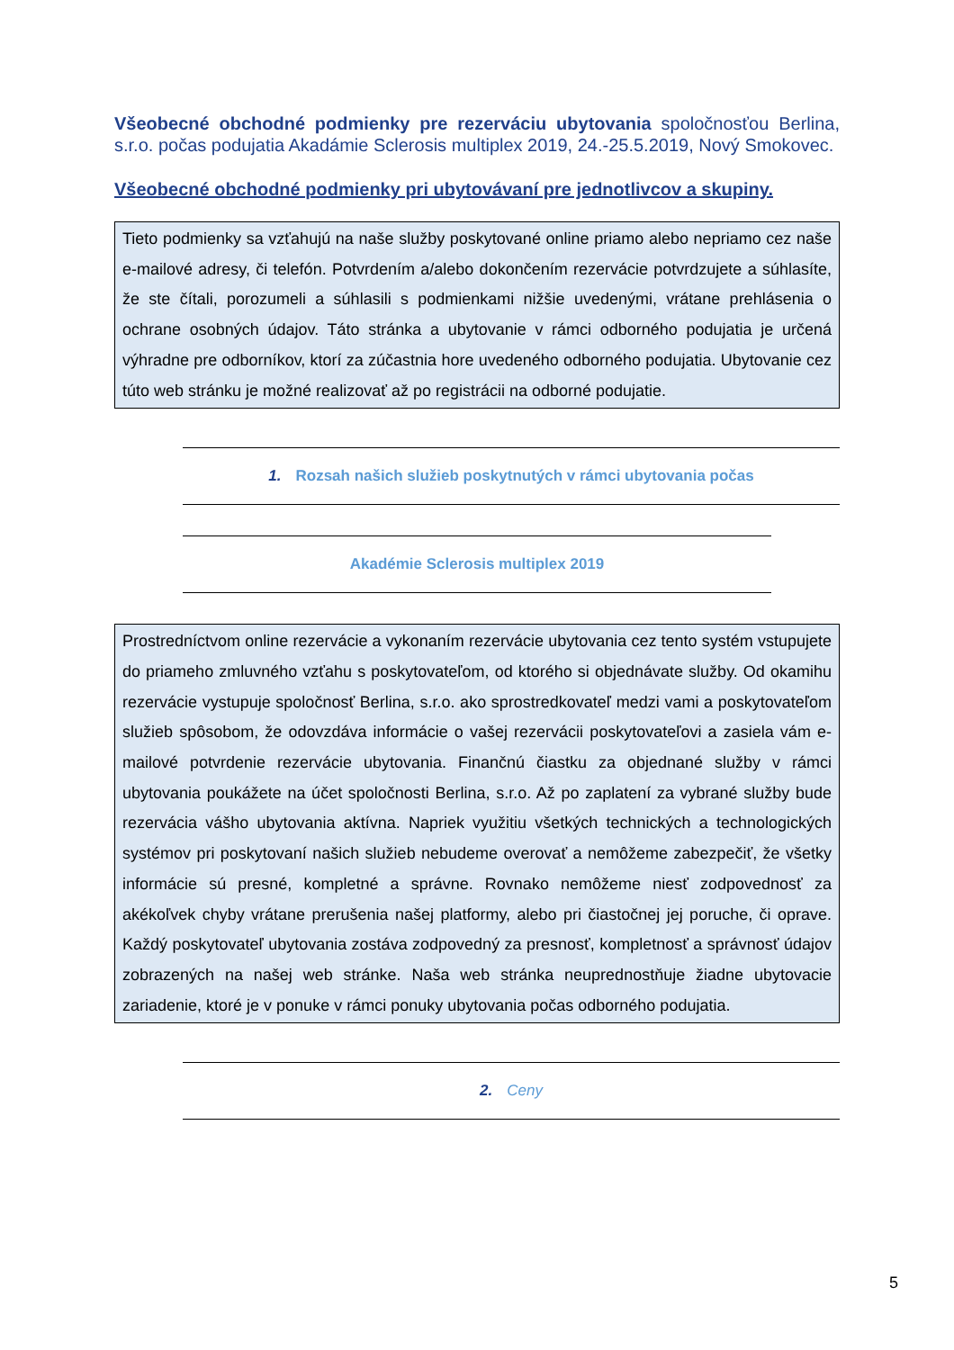Všeobecné obchodné podmienky pre rezerváciu ubytovania spoločnosťou Berlina, s.r.o. počas podujatia Akadámie Sclerosis multiplex 2019, 24.-25.5.2019, Nový Smokovec.
Všeobecné obchodné podmienky pri ubytovávaní pre jednotlivcov a skupiny.
Tieto podmienky sa vzťahujú na naše služby poskytované online priamo alebo nepriamo cez naše e-mailové adresy, či telefón. Potvrdením a/alebo dokončením rezervácie potvrdzujete a súhlasíte, že ste čítali, porozumeli a súhlasili s podmienkami nižšie uvedenými, vrátane prehlásenia o ochrane osobných údajov. Táto stránka a ubytovanie v rámci odborného podujatia je určená výhradne pre odborníkov, ktorí za zúčastnia hore uvedeného odborného podujatia. Ubytovanie cez túto web stránku je možné realizovať až po registrácii na odborné podujatie.
1. Rozsah našich služieb poskytnutých v rámci ubytovania počas
Akadémie Sclerosis multiplex 2019
Prostredníctvom online rezervácie a vykonaním rezervácie ubytovania cez tento systém vstupujete do priameho zmluvného vzťahu s poskytovateľom, od ktorého si objednávate služby. Od okamihu rezervácie vystupuje spoločnosť Berlina, s.r.o. ako sprostredkovateľ medzi vami a poskytovateľom služieb spôsobom, že odovzdáva informácie o vašej rezervácii poskytovateľovi a zasiela vám e-mailové potvrdenie rezervácie ubytovania. Finančnú čiastku za objednané služby v rámci ubytovania poukážete na účet spoločnosti Berlina, s.r.o. Až po zaplatení za vybrané služby bude rezervácia vášho ubytovania aktívna. Napriek využitiu všetkých technických a technologických systémov pri poskytovaní našich služieb nebudeme overovať a nemôžeme zabezpečiť, že všetky informácie sú presné, kompletné a správne. Rovnako nemôžeme niesť zodpovednosť za akékoľvek chyby vrátane prerušenia našej platformy, alebo pri čiastočnej jej poruche, či oprave. Každý poskytovateľ ubytovania zostáva zodpovedný za presnosť, kompletnosť a správnosť údajov zobrazených na našej web stránke. Naša web stránka neuprednostňuje žiadne ubytovacie zariadenie, ktoré je v ponuke v rámci ponuky ubytovania počas odborného podujatia.
2. Ceny
5